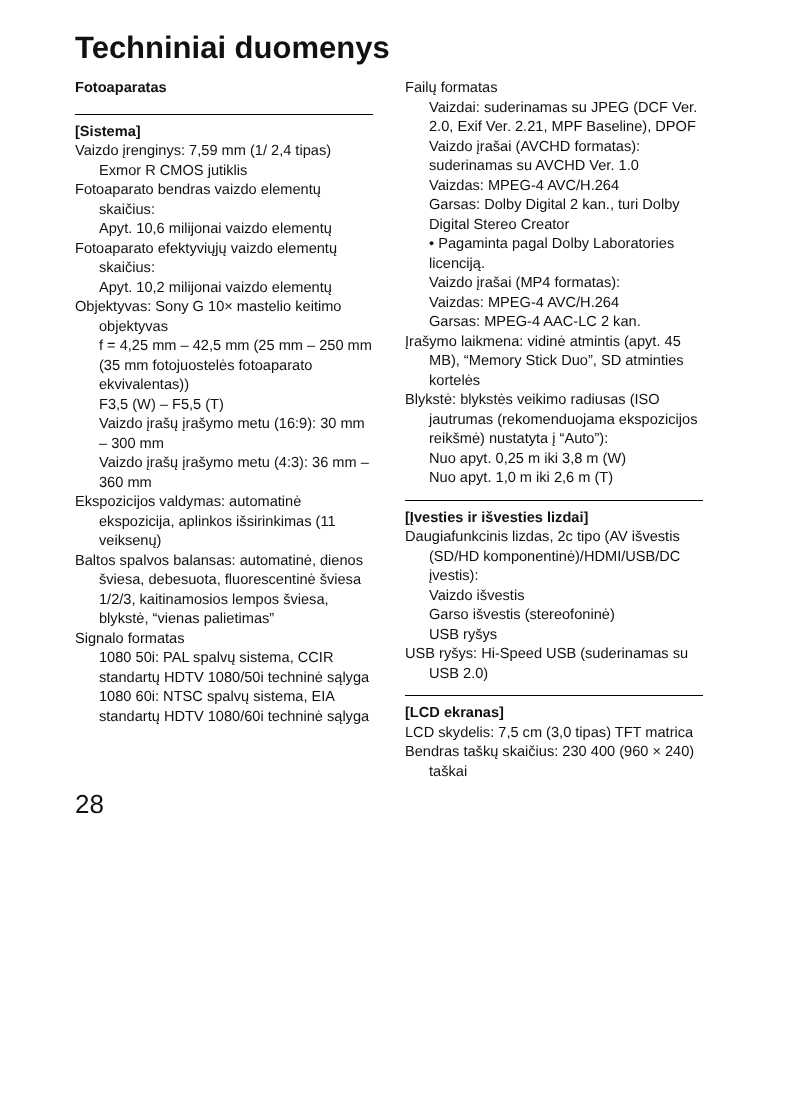Techniniai duomenys
Fotoaparatas
[Sistema]
Vaizdo įrenginys: 7,59 mm (1/ 2,4 tipas) Exmor R CMOS jutiklis
Fotoaparato bendras vaizdo elementų skaičius:
Apyt. 10,6 milijonai vaizdo elementų
Fotoaparato efektyviųjų vaizdo elementų skaičius:
Apyt. 10,2 milijonai vaizdo elementų
Objektyvas: Sony G 10× mastelio keitimo objektyvas
f = 4,25 mm – 42,5 mm (25 mm – 250 mm (35 mm fotojuostelės fotoaparato ekvivalentas))
F3,5 (W) – F5,5 (T)
Vaizdo įrašų įrašymo metu (16:9): 30 mm – 300 mm
Vaizdo įrašų įrašymo metu (4:3): 36 mm – 360 mm
Ekspozicijos valdymas: automatinė ekspozicija, aplinkos išsirinkimas (11 veiksenų)
Baltos spalvos balansas: automatinė, dienos šviesa, debesuota, fluorescentinė šviesa 1/2/3, kaitinamosios lempos šviesa, blykstė, “vienas palietimas”
Signalo formatas
1080 50i: PAL spalvų sistema, CCIR standartų HDTV 1080/50i techninė sąlyga
1080 60i: NTSC spalvų sistema, EIA standartų HDTV 1080/60i techninė sąlyga
Failų formatas
Vaizdai: suderinamas su JPEG (DCF Ver. 2.0, Exif Ver. 2.21, MPF Baseline), DPOF
Vaizdo įrašai (AVCHD formatas): suderinamas su AVCHD Ver. 1.0
Vaizdas: MPEG-4 AVC/H.264
Garsas: Dolby Digital 2 kan., turi Dolby Digital Stereo Creator
• Pagaminta pagal Dolby Laboratories licenciją.
Vaizdo įrašai (MP4 formatas):
Vaizdas: MPEG-4 AVC/H.264
Garsas: MPEG-4 AAC-LC 2 kan.
Įrašymo laikmena: vidinė atmintis (apyt. 45 MB), “Memory Stick Duo”, SD atminties kortelės
Blykstė: blykstės veikimo radiusas (ISO jautrumas (rekomenduojama ekspozicijos reikšmė) nustatyta į “Auto”):
Nuo apyt. 0,25 m iki 3,8 m (W)
Nuo apyt. 1,0 m iki 2,6 m (T)
[Įvesties ir išvesties lizdai]
Daugiafunkcinis lizdas, 2c tipo (AV išvestis (SD/HD komponentinė)/HDMI/USB/DC įvestis):
Vaizdo išvestis
Garso išvestis (stereofoninė)
USB ryšys
USB ryšys: Hi-Speed USB (suderinamas su USB 2.0)
[LCD ekranas]
LCD skydelis: 7,5 cm (3,0 tipas) TFT matrica
Bendras taškų skaičius: 230 400 (960 × 240) taškai
28